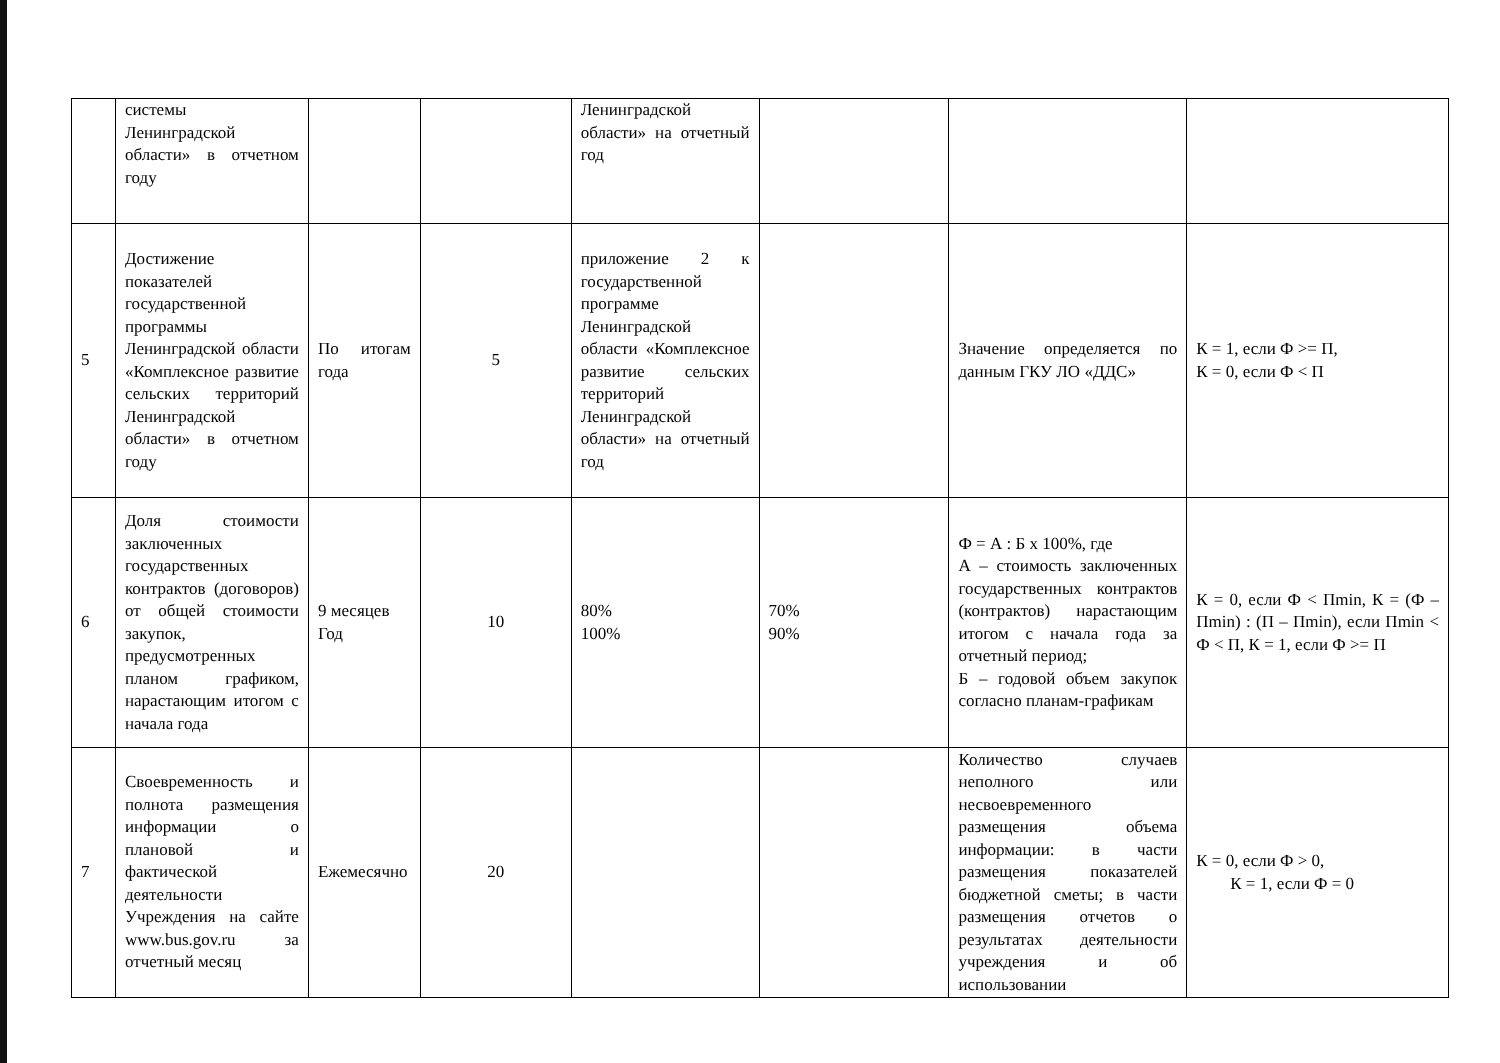| | системы Ленинградской области» в отчетном году | | | Ленинградской области» на отчетный год | | | |
| 5 | Достижение показателей государственной программы Ленинградской области «Комплексное развитие сельских территорий Ленинградской области» в отчетном году | По итогам года | 5 | приложение 2 к государственной программе Ленинградской области «Комплексное развитие сельских территорий Ленинградской области» на отчетный год | | Значение определяется по данным ГКУ ЛО «ДДС» | К = 1, если Ф >= П, К = 0, если Ф < П |
| 6 | Доля стоимости заключенных государственных контрактов (договоров) от общей стоимости закупок, предусмотренных планом графиком, нарастающим итогом с начала года | 9 месяцев Год | 10 | 80% 100% | 70% 90% | Ф = А : Б х 100%, где А – стоимость заключенных государственных контрактов (контрактов) нарастающим итогом с начала года за отчетный период; Б – годовой объем закупок согласно планам-графикам | К = 0, если Ф < Пmin, К = (Ф – Пmin) : (П – Пmin), если Пmin < Ф < П, К = 1, если Ф >= П |
| 7 | Своевременность и полнота размещения информации о плановой и фактической деятельности Учреждения на сайте www.bus.gov.ru за отчетный месяц | Ежемесячно | 20 | | | Количество случаев неполного или несвоевременного размещения объема информации: в части размещения показателей бюджетной сметы; в части размещения отчетов о результатах деятельности учреждения и об использовании | К = 0, если Ф > 0, К = 1, если Ф = 0 |